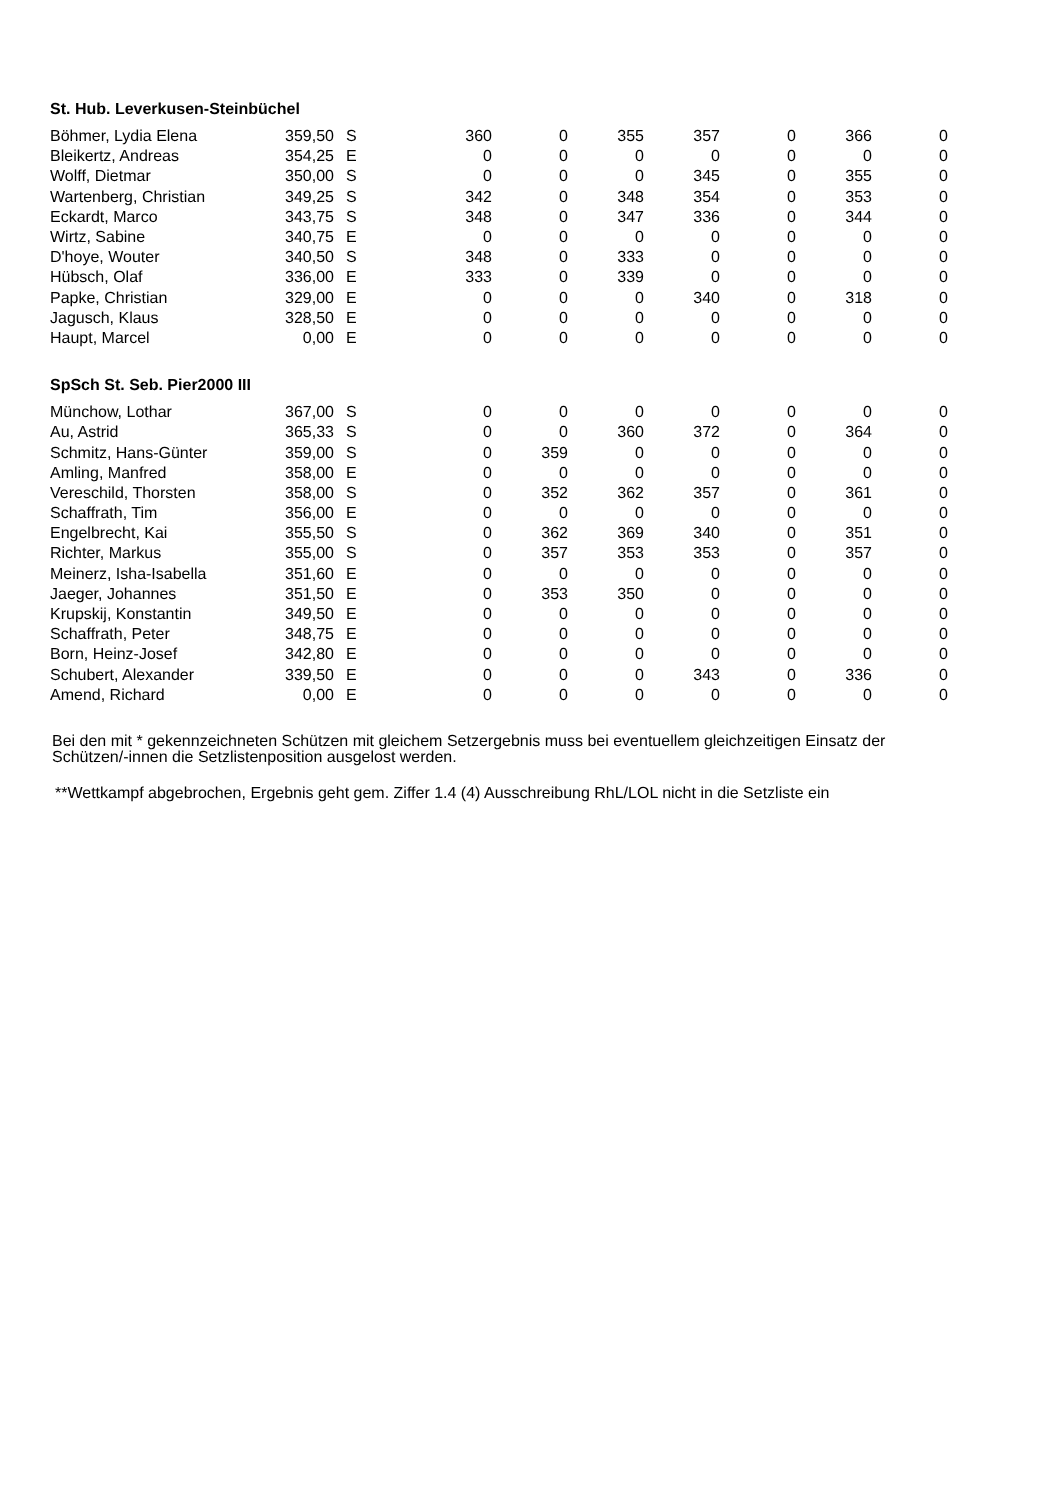St. Hub. Leverkusen-Steinbüchel
| Böhmer, Lydia Elena | 359,50 | S | 360 | 0 | 355 | 357 | 0 | 366 | 0 |
| Bleikertz, Andreas | 354,25 | E | 0 | 0 | 0 | 0 | 0 | 0 | 0 |
| Wolff, Dietmar | 350,00 | S | 0 | 0 | 0 | 345 | 0 | 355 | 0 |
| Wartenberg, Christian | 349,25 | S | 342 | 0 | 348 | 354 | 0 | 353 | 0 |
| Eckardt, Marco | 343,75 | S | 348 | 0 | 347 | 336 | 0 | 344 | 0 |
| Wirtz, Sabine | 340,75 | E | 0 | 0 | 0 | 0 | 0 | 0 | 0 |
| D'hoye, Wouter | 340,50 | S | 348 | 0 | 333 | 0 | 0 | 0 | 0 |
| Hübsch, Olaf | 336,00 | E | 333 | 0 | 339 | 0 | 0 | 0 | 0 |
| Papke, Christian | 329,00 | E | 0 | 0 | 0 | 340 | 0 | 318 | 0 |
| Jagusch, Klaus | 328,50 | E | 0 | 0 | 0 | 0 | 0 | 0 | 0 |
| Haupt, Marcel | 0,00 | E | 0 | 0 | 0 | 0 | 0 | 0 | 0 |
SpSch St. Seb. Pier2000 III
| Münchow, Lothar | 367,00 | S | 0 | 0 | 0 | 0 | 0 | 0 | 0 |
| Au, Astrid | 365,33 | S | 0 | 0 | 360 | 372 | 0 | 364 | 0 |
| Schmitz, Hans-Günter | 359,00 | S | 0 | 359 | 0 | 0 | 0 | 0 | 0 |
| Amling, Manfred | 358,00 | E | 0 | 0 | 0 | 0 | 0 | 0 | 0 |
| Vereschild, Thorsten | 358,00 | S | 0 | 352 | 362 | 357 | 0 | 361 | 0 |
| Schaffrath, Tim | 356,00 | E | 0 | 0 | 0 | 0 | 0 | 0 | 0 |
| Engelbrecht, Kai | 355,50 | S | 0 | 362 | 369 | 340 | 0 | 351 | 0 |
| Richter, Markus | 355,00 | S | 0 | 357 | 353 | 353 | 0 | 357 | 0 |
| Meinerz, Isha-Isabella | 351,60 | E | 0 | 0 | 0 | 0 | 0 | 0 | 0 |
| Jaeger, Johannes | 351,50 | E | 0 | 353 | 350 | 0 | 0 | 0 | 0 |
| Krupskij, Konstantin | 349,50 | E | 0 | 0 | 0 | 0 | 0 | 0 | 0 |
| Schaffrath, Peter | 348,75 | E | 0 | 0 | 0 | 0 | 0 | 0 | 0 |
| Born, Heinz-Josef | 342,80 | E | 0 | 0 | 0 | 0 | 0 | 0 | 0 |
| Schubert, Alexander | 339,50 | E | 0 | 0 | 0 | 343 | 0 | 336 | 0 |
| Amend, Richard | 0,00 | E | 0 | 0 | 0 | 0 | 0 | 0 | 0 |
Bei den mit * gekennzeichneten Schützen mit gleichem Setzergebnis muss bei eventuellem gleichzeitigen Einsatz der
Schützen/-innen die Setzlistenposition ausgelost werden.
**Wettkampf abgebrochen, Ergebnis geht gem. Ziffer 1.4 (4) Ausschreibung RhL/LOL nicht in die Setzliste ein